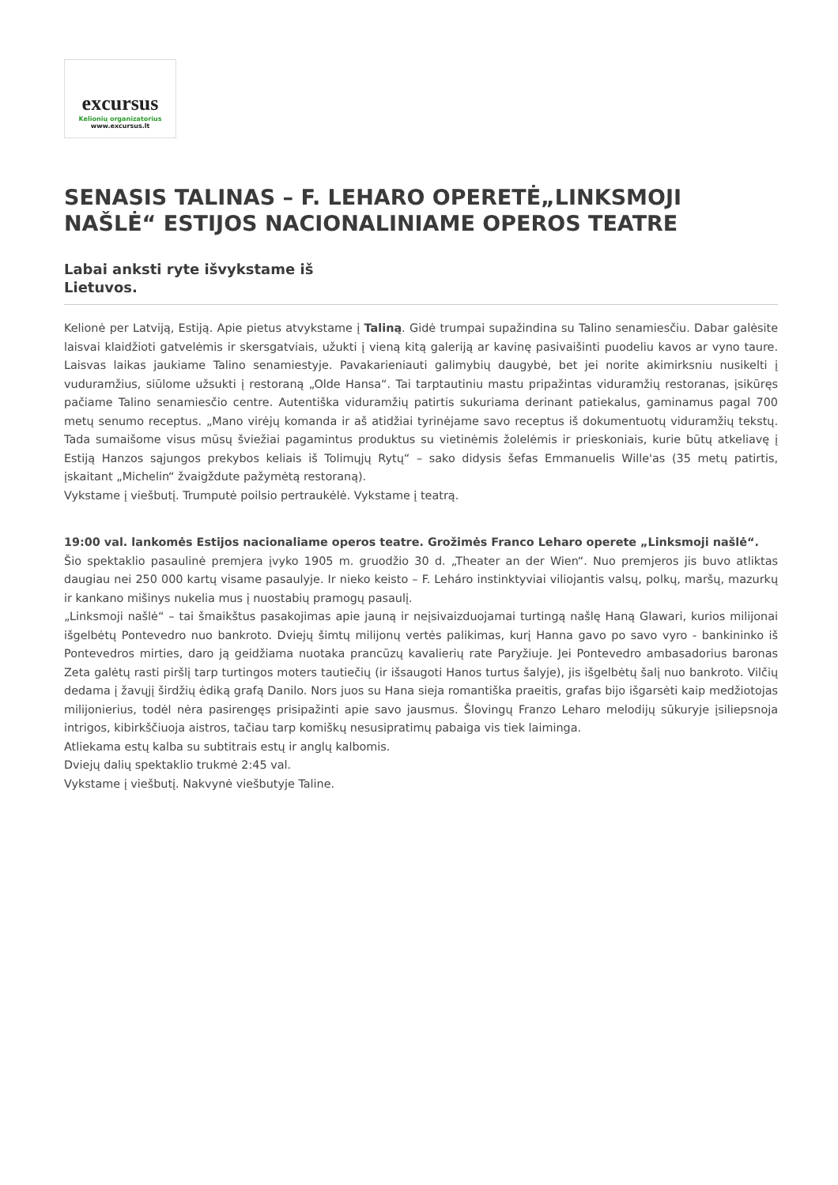excursus
Kelionių organizatorius
www.excursus.lt
SENASIS TALINAS – F. LEHARO OPERETĖ„LINKSMOJI NAŠLĖ“ ESTIJOS NACIONALINIAME OPEROS TEATRE
Labai anksti ryte išvykstame iš
Lietuvos.
Kelionė per Latviją, Estiją. Apie pietus atvykstame į Taliną. Gidė trumpai supažindina su Talino senamiesčiu. Dabar galėsite laisvai klaidžioti gatvelėmis ir skersgatviais, užukti į vieną kitą galeriją ar kavinę pasivaišinti puodeliu kavos ar vyno taure. Laisvas laikas jaukiame Talino senamiestyje. Pavakarieniauti galimybių daugybė, bet jei norite akimirksniu nusikelti į vuduramžius, siūlome užsukti į restoraną „Olde Hansa“. Tai tarptautiniu mastu pripažintas viduramžių restoranas, įsikūręs pačiame Talino senamiesčio centre. Autentiška viduramžių patirtis sukuriama derinant patiekalus, gaminamus pagal 700 metų senumo receptus. „Mano virėjų komanda ir aš atidžiai tyrinėjame savo receptus iš dokumentuotų viduramžių tekstų. Tada sumaišome visus mūsų šviežiai pagamintus produktus su vietinėmis žolelėmis ir prieskoniais, kurie būtų atkeliavę į Estiją Hanzos sąjungos prekybos keliais iš Tolimųjų Rytų“ – sako didysis šefas Emmanuelis Wille'as (35 metų patirtis, įskaitant „Michelin“ žvaigždute pažymėtą restoraną).
Vykstame į viešbutį. Trumputė poilsio pertraukėlė. Vykstame į teatrą.
19:00 val. lankomės Estijos nacionaliame operos teatre. Grožimės Franco Leharo operete „Linksmoji našlė“.
Šio spektaklio pasaulinė premjera įvyko 1905 m. gruodžio 30 d. „Theater an der Wien“. Nuo premjeros jis buvo atliktas daugiau nei 250 000 kartų visame pasaulyje. Ir nieko keisto – F. Leháro instinktyviai viliojantis valsų, polkų, maršų, mazurkų ir kankano mišinys nukelia mus į nuostabių pramogų pasaulį.
„Linksmoji našlė“ – tai šmaikštus pasakojimas apie jauną ir neįsivaizduojamai turtingą našlę Haną Glawari, kurios milijonai išgelbėtų Pontevedro nuo bankroto. Dviejų šimtų milijonų vertės palikimas, kurį Hanna gavo po savo vyro - bankininko iš Pontevedros mirties, daro ją geidžiama nuotaka prancūzų kavalierių rate Paryžiuje. Jei Pontevedro ambasadorius baronas Zeta galėtų rasti piršlį tarp turtingos moters tautiečių (ir išsaugoti Hanos turtus šalyje), jis išgelbėtų šalį nuo bankroto. Vilčių dedama į žavųjį širdžių ėdiką grafą Danilo. Nors juos su Hana sieja romantiška praeitis, grafas bijo išgarsėti kaip medžiotojas milijonierius, todėl nėra pasirengęs prisipažinti apie savo jausmus. Šlovingų Franzo Leharo melodijų sūkuryje įsiliepsnoja intrigos, kibirkščiuoja aistros, tačiau tarp komiškų nesusipratimų pabaiga vis tiek laiminga.
Atliekama estų kalba su subtitrais estų ir anglų kalbomis.
Dviejų dalių spektaklio trukmė 2:45 val.
Vykstame į viešbutį. Nakvynė viešbutyje Taline.